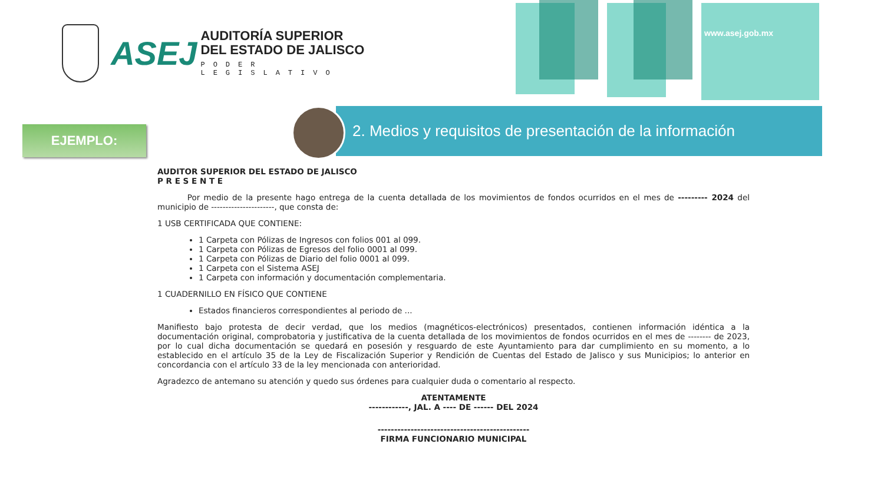ASEJ
AUDITORÍA SUPERIOR
DEL ESTADO DE JALISCO
PODER LEGISLATIVO
www.asej.gob.mx
2. Medios y requisitos de presentación de la información
EJEMPLO:
AUDITOR SUPERIOR DEL ESTADO DE JALISCO
P R E S E N T E
Por medio de la presente hago entrega de la cuenta detallada de los movimientos de fondos ocurridos en el mes de --------- 2024 del municipio de ----------------------, que consta de:
1 USB CERTIFICADA QUE CONTIENE:
1 Carpeta con Pólizas de Ingresos con folios 001 al 099.
1 Carpeta con Pólizas de Egresos del folio 0001 al 099.
1 Carpeta con Pólizas de Diario del folio 0001 al 099.
1 Carpeta con el Sistema ASEJ
1 Carpeta con información y documentación complementaria.
1 CUADERNILLO EN FÍSICO QUE CONTIENE
Estados financieros correspondientes al periodo de ...
Manifiesto bajo protesta de decir verdad, que los medios (magnéticos-electrónicos) presentados, contienen información idéntica a la documentación original, comprobatoria y justificativa de la cuenta detallada de los movimientos de fondos ocurridos en el mes de -------- de 2023, por lo cual dicha documentación se quedará en posesión y resguardo de este Ayuntamiento para dar cumplimiento en su momento, a lo establecido en el artículo 35 de la Ley de Fiscalización Superior y Rendición de Cuentas del Estado de Jalisco y sus Municipios; lo anterior en concordancia con el artículo 33 de la ley mencionada con anterioridad.
Agradezco de antemano su atención y quedo sus órdenes para cualquier duda o comentario al respecto.
ATENTAMENTE
------------, JAL. A ---- DE ------ DEL 2024
----------------------------------------------
FIRMA FUNCIONARIO MUNICIPAL